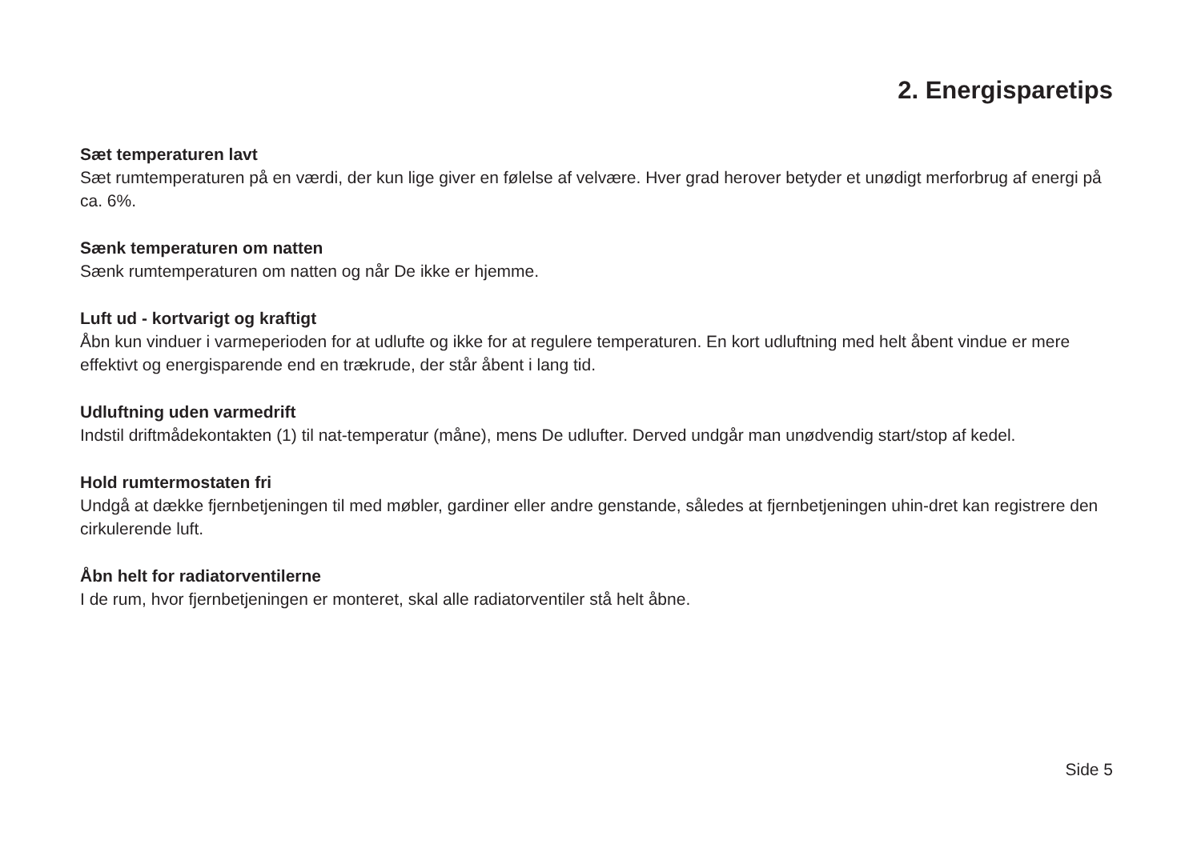2. Energisparetips
Sæt temperaturen lavt
Sæt rumtemperaturen på en værdi, der kun lige giver en følelse af velvære. Hver grad herover betyder et unødigt merforbrug af energi på ca. 6%.
Sænk temperaturen om natten
Sænk rumtemperaturen om natten og når De ikke er hjemme.
Luft ud - kortvarigt og kraftigt
Åbn kun vinduer i varmeperioden for at udlufte og ikke for at regulere temperaturen. En kort udluftning med helt åbent vindue er mere effektivt og energisparende end en trækrude, der står åbent i lang tid.
Udluftning uden varmedrift
Indstil driftmådekontakten (1) til nat-temperatur (måne), mens De udlufter. Derved undgår man unødvendig start/stop af kedel.
Hold rumtermostaten fri
Undgå at dække fjernbetjeningen til med møbler, gardiner eller andre genstande, således at fjernbetjeningen uhin-dret kan registrere den cirkulerende luft.
Åbn helt for radiatorventilerne
I de rum, hvor fjernbetjeningen er monteret, skal alle radiatorventiler stå helt åbne.
Side 5